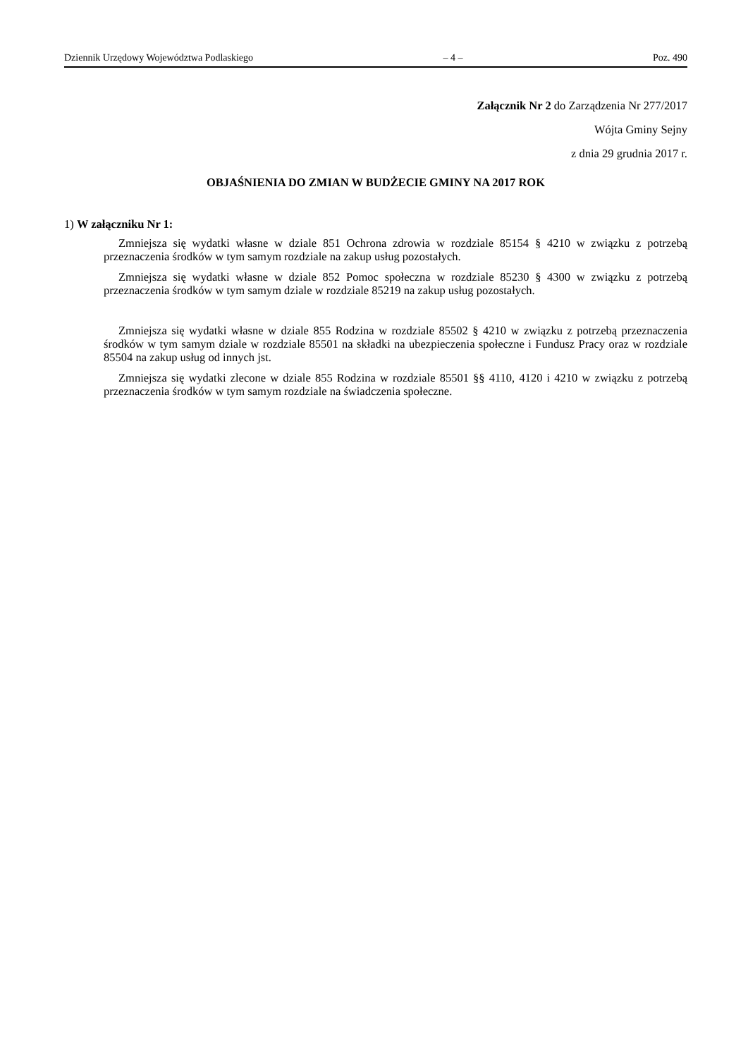Dziennik Urzędowy Województwa Podlaskiego – 4 – Poz. 490
Załącznik Nr 2 do Zarządzenia Nr 277/2017
Wójta Gminy Sejny
z dnia 29 grudnia 2017 r.
OBJAŚNIENIA DO ZMIAN W BUDŻECIE GMINY NA 2017 ROK
1) W załączniku Nr 1:
Zmniejsza się wydatki własne w dziale 851 Ochrona zdrowia w rozdziale 85154 § 4210 w związku z potrzebą przeznaczenia środków w tym samym rozdziale na zakup usług pozostałych.
Zmniejsza się wydatki własne w dziale 852 Pomoc społeczna w rozdziale 85230 § 4300 w związku z potrzebą przeznaczenia środków w tym samym dziale w rozdziale 85219 na zakup usług pozostałych.
Zmniejsza się wydatki własne w dziale 855 Rodzina w rozdziale 85502 § 4210 w związku z potrzebą przeznaczenia środków w tym samym dziale w rozdziale 85501 na składki na ubezpieczenia społeczne i Fundusz Pracy oraz w rozdziale 85504 na zakup usług od innych jst.
Zmniejsza się wydatki zlecone w dziale 855 Rodzina w rozdziale 85501 §§ 4110, 4120 i 4210 w związku z potrzebą przeznaczenia środków w tym samym rozdziale na świadczenia społeczne.